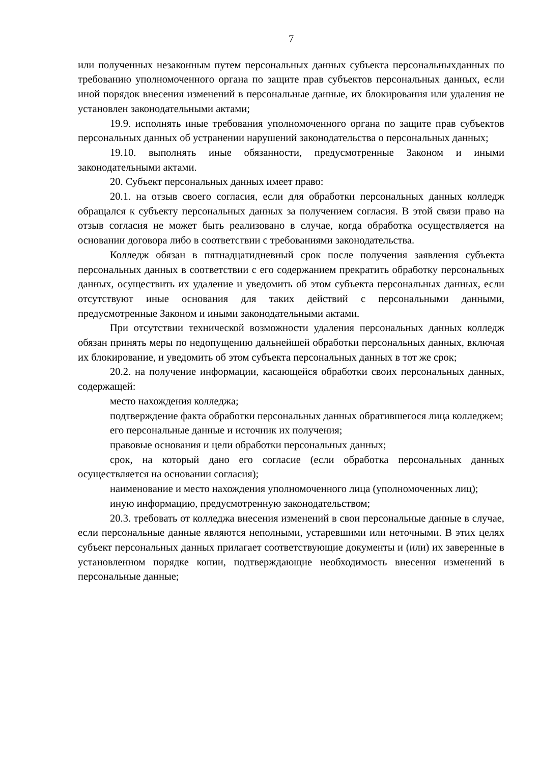7
или полученных незаконным путем персональных данных субъекта персональныхданных по требованию уполномоченного органа по защите прав субъектов персональных данных, если иной порядок внесения изменений в персональные данные, их блокирования или удаления не установлен законодательными актами;
19.9. исполнять иные требования уполномоченного органа по защите прав субъектов персональных данных об устранении нарушений законодательства о персональных данных;
19.10. выполнять иные обязанности, предусмотренные Законом и иными законодательными актами.
20. Субъект персональных данных имеет право:
20.1. на отзыв своего согласия, если для обработки персональных данных колледж обращался к субъекту персональных данных за получением согласия. В этой связи право на отзыв согласия не может быть реализовано в случае, когда обработка осуществляется на основании договора либо в соответствии с требованиями законодательства.
Колледж обязан в пятнадцатидневный срок после получения заявления субъекта персональных данных в соответствии с его содержанием прекратить обработку персональных данных, осуществить их удаление и уведомить об этом субъекта персональных данных, если отсутствуют иные основания для таких действий с персональными данными, предусмотренные Законом и иными законодательными актами.
При отсутствии технической возможности удаления персональных данных колледж обязан принять меры по недопущению дальнейшей обработки персональных данных, включая их блокирование, и уведомить об этом субъекта персональных данных в тот же срок;
20.2. на получение информации, касающейся обработки своих персональных данных, содержащей:
место нахождения колледжа;
подтверждение факта обработки персональных данных обратившегося лица колледжем;
его персональные данные и источник их получения;
правовые основания и цели обработки персональных данных;
срок, на который дано его согласие (если обработка персональных данных осуществляется на основании согласия);
наименование и место нахождения уполномоченного лица (уполномоченных лиц);
иную информацию, предусмотренную законодательством;
20.3. требовать от колледжа внесения изменений в свои персональные данные в случае, если персональные данные являются неполными, устаревшими или неточными. В этих целях субъект персональных данных прилагает соответствующие документы и (или) их заверенные в установленном порядке копии, подтверждающие необходимость внесения изменений в персональные данные;